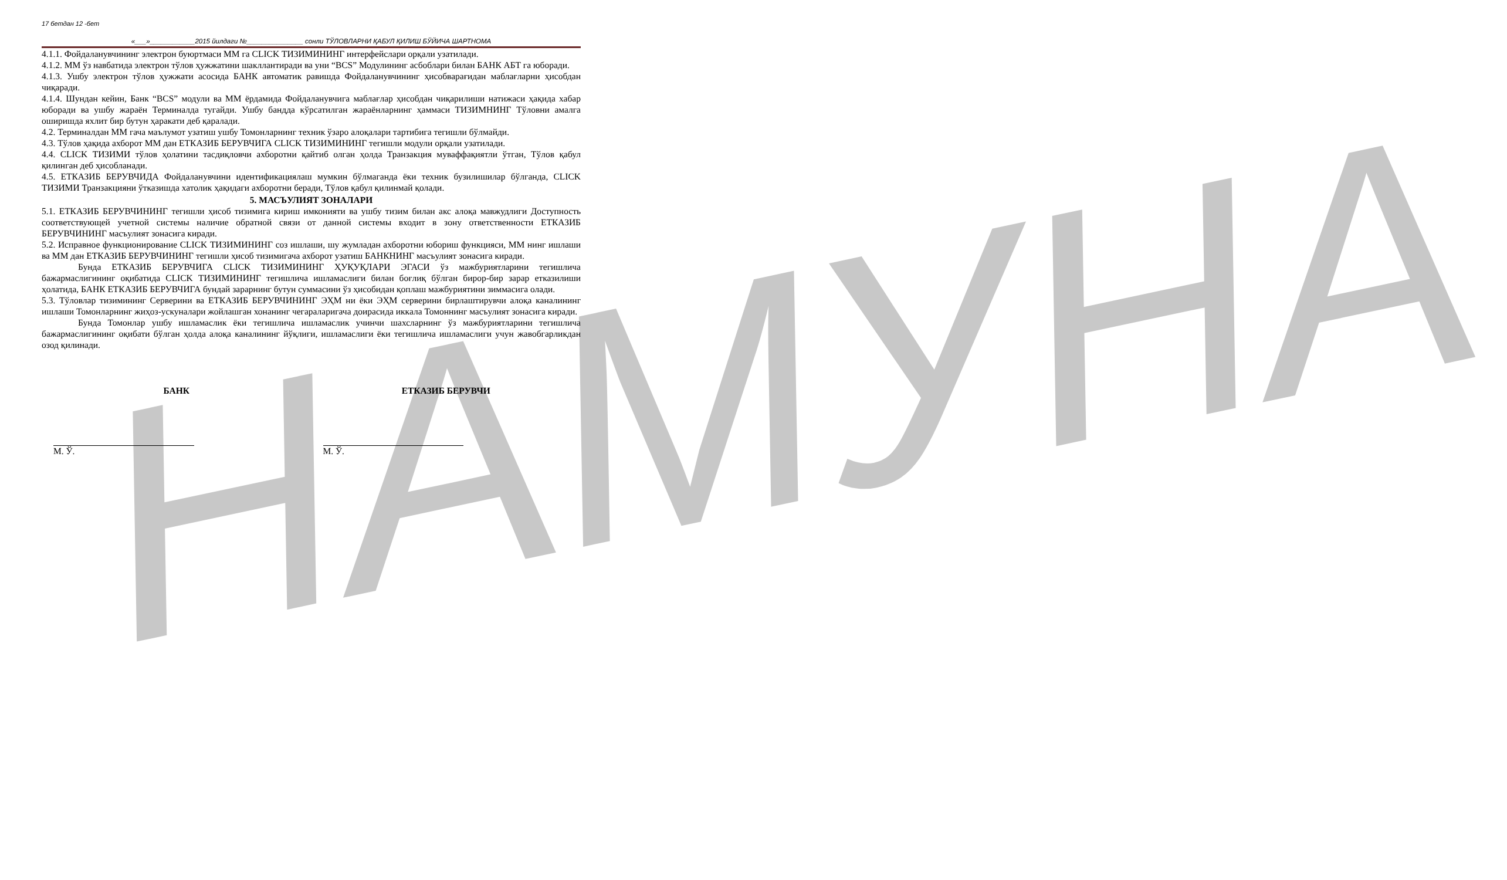НАМУНА
17 бетдан 12 -бет
«___»____________2015 йилдаги №_______________ сонли ТЎЛОВЛАРНИ ҚАБУЛ ҚИЛИШ БЎЙИЧА ШАРТНОМА
4.1.1. Фойдаланувчининг электрон буюртмаси ММ га CLICK ТИЗИМИНИНГ интерфейслари орқали узатилади.
4.1.2. ММ ўз навбатида электрон тўлов ҳужжатини шакллантиради ва уни “BCS” Модулининг асбоблари билан БАНК АБТ га юборади.
4.1.3. Ушбу электрон тўлов ҳужжати асосида БАНК автоматик равишда Фойдаланувчининг ҳисобварағидан маблағларни ҳисобдан чиқаради.
4.1.4. Шундан кейин, Банк “BCS” модули ва ММ ёрдамида Фойдаланувчига маблағлар ҳисобдан чиқарилиши натижаси ҳақида хабар юборади ва ушбу жараён Терминалда тугайди. Ушбу бандда кўрсатилган жараёнларнинг ҳаммаси ТИЗИМНИНГ Тўловни амалга оширишда яхлит бир бутун ҳаракати деб қаралади.
4.2. Терминалдан ММ гача маълумот узатиш ушбу Томонларнинг техник ўзаро алоқалари тартибига тегишли бўлмайди.
4.3. Тўлов ҳақида ахборот ММ дан ЕТКАЗИБ БЕРУВЧИГА CLICK ТИЗИМИНИНГ тегишли модули орқали узатилади.
4.4. CLICK ТИЗИМИ тўлов ҳолатини тасдиқловчи ахборотни қайтиб олган ҳолда Транзакция муваффақиятли ўтган, Тўлов қабул қилинган деб ҳисобланади.
4.5. ЕТКАЗИБ БЕРУВЧИДА Фойдаланувчини идентификациялаш мумкин бўлмаганда ёки техник бузилишилар бўлганда, CLICK ТИЗИМИ Транзакцияни ўтказишда хатолик ҳақидаги ахборотни беради, Тўлов қабул қилинмай қолади.
5. МАСЪУЛИЯТ ЗОНАЛАРИ
5.1. ЕТКАЗИБ БЕРУВЧИНИНГ тегишли ҳисоб тизимига кириш имконияти ва ушбу тизим билан акс алоқа мавжудлиги Доступность соответствующей учетной системы наличие обратной связи от данной системы входит в зону ответственности ЕТКАЗИБ БЕРУВЧИНИНГ масъулият зонасига киради.
5.2. Исправное функционирование CLICK ТИЗИМИНИНГ соз ишлаши, шу жумладан ахборотни юбориш функцияси, ММ нинг ишлаши ва ММ дан ЕТКАЗИБ БЕРУВЧИНИНГ тегишли ҳисоб тизимигача ахборот узатиш БАНКНИНГ масъулият зонасига киради.
Бунда ЕТКАЗИБ БЕРУВЧИГА CLICK ТИЗИМИНИНГ ҲУҚУҚЛАРИ ЭГАСИ ўз мажбуриятларини тегишлича бажармаслигининг оқибатида CLICK ТИЗИМИНИНГ тегишлича ишламаслиги билан боғлиқ бўлган бирор-бир зарар етказилиши ҳолатида, БАНК ЕТКАЗИБ БЕРУВЧИГА бундай зарарнинг бутун суммасини ўз ҳисобидан қоплаш мажбуриятини зиммасига олади.
5.3. Тўловлар тизимининг Серверини ва ЕТКАЗИБ БЕРУВЧИНИНГ ЭҲМ ни ёки ЭҲМ серверини бирлаштирувчи алоқа каналининг ишлаши Томонларнинг жиҳоз-ускуналари жойлашган хонанинг чегараларигача доирасида иккала Томоннинг масъулият зонасига киради.
Бунда Томонлар ушбу ишламаслик ёки тегишлича ишламаслик учинчи шахсларнинг ўз мажбуриятларини тегишлича бажармаслигининг оқибати бўлган ҳолда алоқа каналининг йўқлиги, ишламаслиги ёки тегишлича ишламаслиги учун жавобгарликдан озод қилинади.
БАНК ЕТКАЗИБ БЕРУВЧИ
М. Ў. М. Ў.